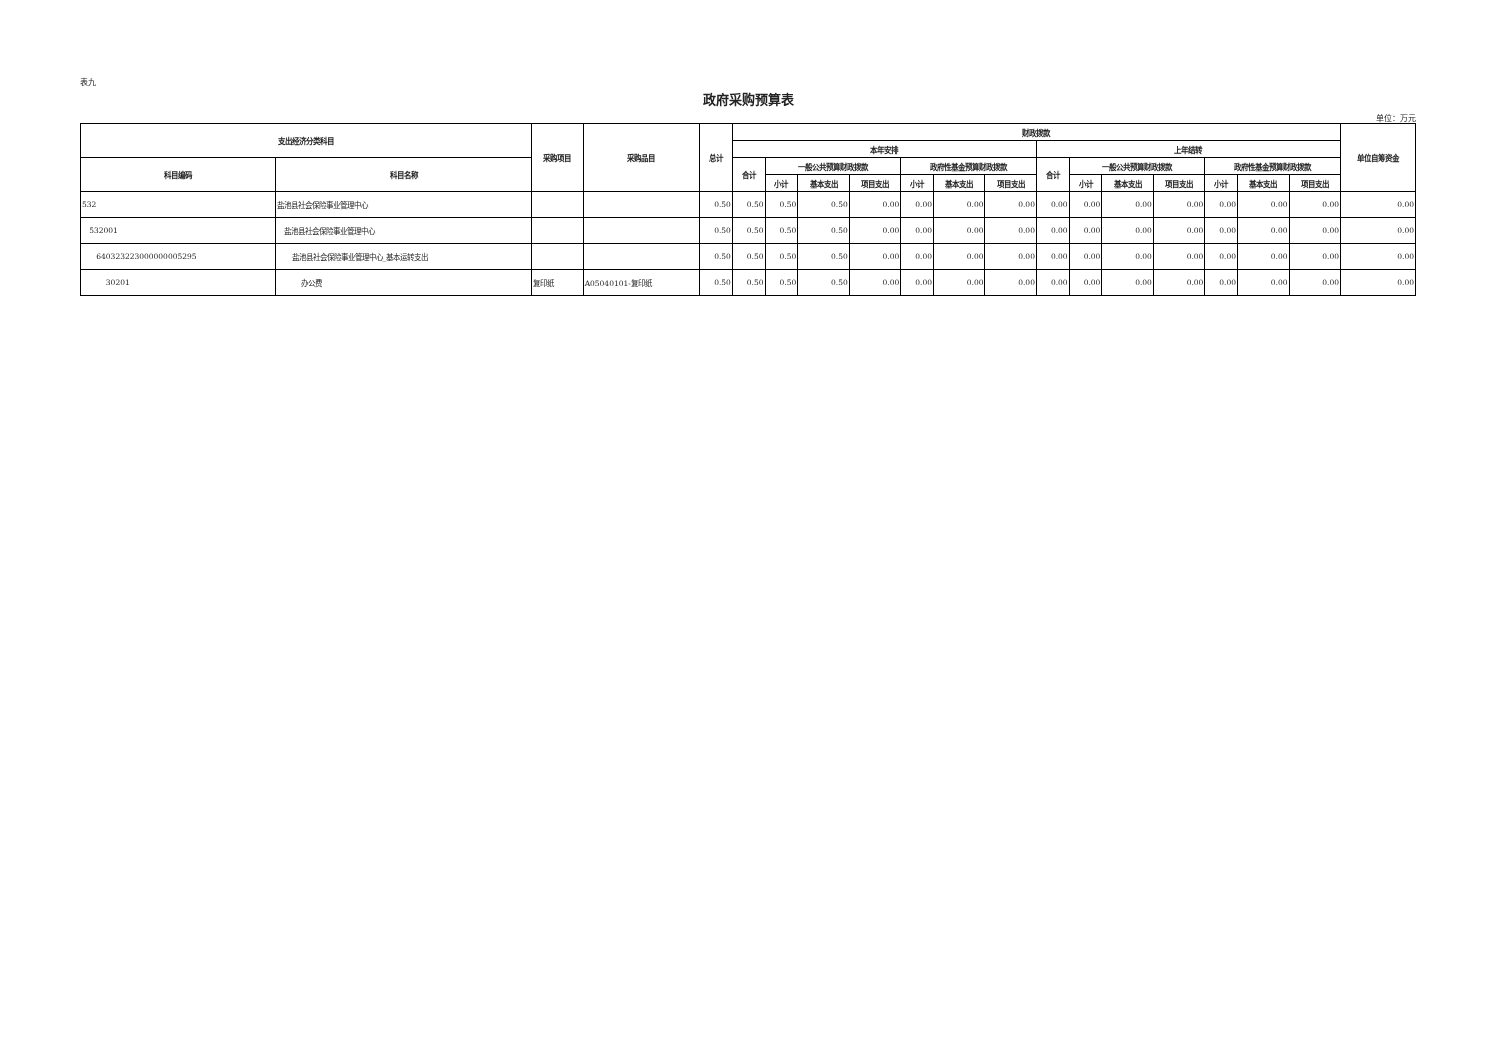表九
政府采购预算表
单位：万元
| 支出经济分类科目 | | 采购项目 | 采购品目 | 总计 | 财政拨款 | | | | | | | | | | | | | | 单位自筹资金 |
| --- | --- | --- | --- | --- | --- | --- | --- | --- | --- | --- | --- | --- | --- | --- | --- | --- | --- | --- | --- |
| | | | | | 本年安排 | | | | | | | 上年结转 | | | | | | | |
| 科目编码 | 科目名称 | | | | 合计 | 一般公共预算财政拨款 | | | 政府性基金预算财政拨款 | | | 合计 | 一般公共预算财政拨款 | | | 政府性基金预算财政拨款 | | | |
| | | | | | | 小计 | 基本支出 | 项目支出 | 小计 | 基本支出 | 项目支出 | | 小计 | 基本支出 | 项目支出 | 小计 | 基本支出 | 项目支出 | |
| 532 | 盐池县社会保险事业管理中心 | | | 0.50 | 0.50 | 0.50 | 0.50 | 0.00 | 0.00 | 0.00 | 0.00 | 0.00 | 0.00 | 0.00 | 0.00 | 0.00 | 0.00 | 0.00 | 0.00 |
| 532001 | 盐池县社会保险事业管理中心 | | | 0.50 | 0.50 | 0.50 | 0.50 | 0.00 | 0.00 | 0.00 | 0.00 | 0.00 | 0.00 | 0.00 | 0.00 | 0.00 | 0.00 | 0.00 | 0.00 |
| 640323223000000005295 | 盐池县社会保险事业管理中心_基本运转支出 | | | 0.50 | 0.50 | 0.50 | 0.50 | 0.00 | 0.00 | 0.00 | 0.00 | 0.00 | 0.00 | 0.00 | 0.00 | 0.00 | 0.00 | 0.00 | 0.00 |
| 30201 | 办公费 | 复印纸 | A05040101-复印纸 | 0.50 | 0.50 | 0.50 | 0.50 | 0.00 | 0.00 | 0.00 | 0.00 | 0.00 | 0.00 | 0.00 | 0.00 | 0.00 | 0.00 | 0.00 | 0.00 |